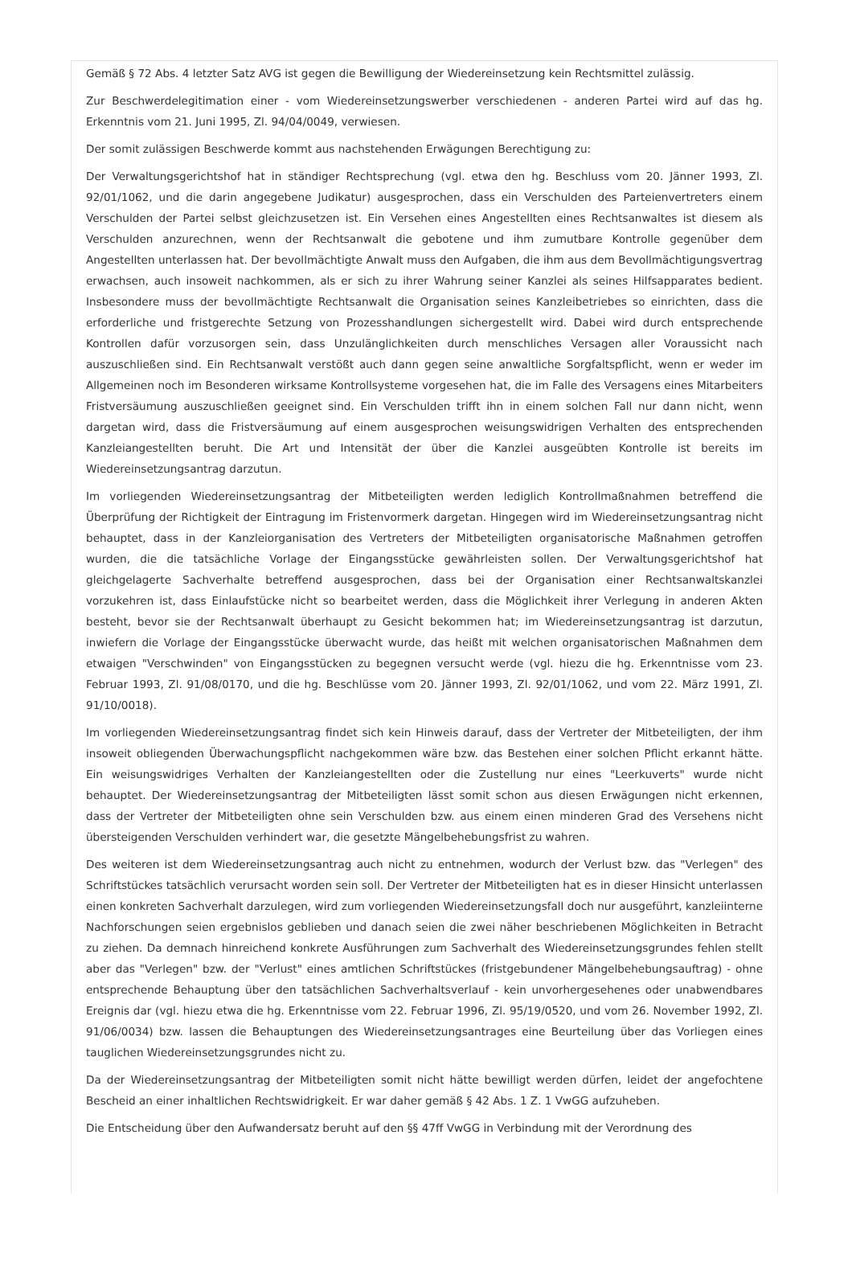Gemäß § 72 Abs. 4 letzter Satz AVG ist gegen die Bewilligung der Wiedereinsetzung kein Rechtsmittel zulässig.
Zur Beschwerdelegitimation einer - vom Wiedereinsetzungswerber verschiedenen - anderen Partei wird auf das hg. Erkenntnis vom 21. Juni 1995, Zl. 94/04/0049, verwiesen.
Der somit zulässigen Beschwerde kommt aus nachstehenden Erwägungen Berechtigung zu:
Der Verwaltungsgerichtshof hat in ständiger Rechtsprechung (vgl. etwa den hg. Beschluss vom 20. Jänner 1993, Zl. 92/01/1062, und die darin angegebene Judikatur) ausgesprochen, dass ein Verschulden des Parteienvertreters einem Verschulden der Partei selbst gleichzusetzen ist. Ein Versehen eines Angestellten eines Rechtsanwaltes ist diesem als Verschulden anzurechnen, wenn der Rechtsanwalt die gebotene und ihm zumutbare Kontrolle gegenüber dem Angestellten unterlassen hat. Der bevollmächtigte Anwalt muss den Aufgaben, die ihm aus dem Bevollmächtigungsvertrag erwachsen, auch insoweit nachkommen, als er sich zu ihrer Wahrung seiner Kanzlei als seines Hilfsapparates bedient. Insbesondere muss der bevollmächtigte Rechtsanwalt die Organisation seines Kanzleibetriebes so einrichten, dass die erforderliche und fristgerechte Setzung von Prozesshandlungen sichergestellt wird. Dabei wird durch entsprechende Kontrollen dafür vorzusorgen sein, dass Unzulänglichkeiten durch menschliches Versagen aller Voraussicht nach auszuschließen sind. Ein Rechtsanwalt verstößt auch dann gegen seine anwaltliche Sorgfaltspflicht, wenn er weder im Allgemeinen noch im Besonderen wirksame Kontrollsysteme vorgesehen hat, die im Falle des Versagens eines Mitarbeiters Fristversäumung auszuschließen geeignet sind. Ein Verschulden trifft ihn in einem solchen Fall nur dann nicht, wenn dargetan wird, dass die Fristversäumung auf einem ausgesprochen weisungswidrigen Verhalten des entsprechenden Kanzleiangestellten beruht. Die Art und Intensität der über die Kanzlei ausgeübten Kontrolle ist bereits im Wiedereinsetzungsantrag darzutun.
Im vorliegenden Wiedereinsetzungsantrag der Mitbeteiligten werden lediglich Kontrollmaßnahmen betreffend die Überprüfung der Richtigkeit der Eintragung im Fristenvormerk dargetan. Hingegen wird im Wiedereinsetzungsantrag nicht behauptet, dass in der Kanzleiorganisation des Vertreters der Mitbeteiligten organisatorische Maßnahmen getroffen wurden, die die tatsächliche Vorlage der Eingangsstücke gewährleisten sollen. Der Verwaltungsgerichtshof hat gleichgelagerte Sachverhalte betreffend ausgesprochen, dass bei der Organisation einer Rechtsanwaltskanzlei vorzukehren ist, dass Einlaufstücke nicht so bearbeitet werden, dass die Möglichkeit ihrer Verlegung in anderen Akten besteht, bevor sie der Rechtsanwalt überhaupt zu Gesicht bekommen hat; im Wiedereinsetzungsantrag ist darzutun, inwiefern die Vorlage der Eingangsstücke überwacht wurde, das heißt mit welchen organisatorischen Maßnahmen dem etwaigen "Verschwinden" von Eingangsstücken zu begegnen versucht werde (vgl. hiezu die hg. Erkenntnisse vom 23. Februar 1993, Zl. 91/08/0170, und die hg. Beschlüsse vom 20. Jänner 1993, Zl. 92/01/1062, und vom 22. März 1991, Zl. 91/10/0018).
Im vorliegenden Wiedereinsetzungsantrag findet sich kein Hinweis darauf, dass der Vertreter der Mitbeteiligten, der ihm insoweit obliegenden Überwachungspflicht nachgekommen wäre bzw. das Bestehen einer solchen Pflicht erkannt hätte. Ein weisungswidriges Verhalten der Kanzleiangestellten oder die Zustellung nur eines "Leerkuverts" wurde nicht behauptet. Der Wiedereinsetzungsantrag der Mitbeteiligten lässt somit schon aus diesen Erwägungen nicht erkennen, dass der Vertreter der Mitbeteiligten ohne sein Verschulden bzw. aus einem einen minderen Grad des Versehens nicht übersteigenden Verschulden verhindert war, die gesetzte Mängelbehebungsfrist zu wahren.
Des weiteren ist dem Wiedereinsetzungsantrag auch nicht zu entnehmen, wodurch der Verlust bzw. das "Verlegen" des Schriftstückes tatsächlich verursacht worden sein soll. Der Vertreter der Mitbeteiligten hat es in dieser Hinsicht unterlassen einen konkreten Sachverhalt darzulegen, wird zum vorliegenden Wiedereinsetzungsfall doch nur ausgeführt, kanzleiinterne Nachforschungen seien ergebnislos geblieben und danach seien die zwei näher beschriebenen Möglichkeiten in Betracht zu ziehen. Da demnach hinreichend konkrete Ausführungen zum Sachverhalt des Wiedereinsetzungsgrundes fehlen stellt aber das "Verlegen" bzw. der "Verlust" eines amtlichen Schriftstückes (fristgebundener Mängelbehebungsauftrag) - ohne entsprechende Behauptung über den tatsächlichen Sachverhaltsverlauf - kein unvorhergesehenes oder unabwendbares Ereignis dar (vgl. hiezu etwa die hg. Erkenntnisse vom 22. Februar 1996, Zl. 95/19/0520, und vom 26. November 1992, Zl. 91/06/0034) bzw. lassen die Behauptungen des Wiedereinsetzungsantrages eine Beurteilung über das Vorliegen eines tauglichen Wiedereinsetzungsgrundes nicht zu.
Da der Wiedereinsetzungsantrag der Mitbeteiligten somit nicht hätte bewilligt werden dürfen, leidet der angefochtene Bescheid an einer inhaltlichen Rechtswidrigkeit. Er war daher gemäß § 42 Abs. 1 Z. 1 VwGG aufzuheben.
Die Entscheidung über den Aufwandersatz beruht auf den §§ 47ff VwGG in Verbindung mit der Verordnung des